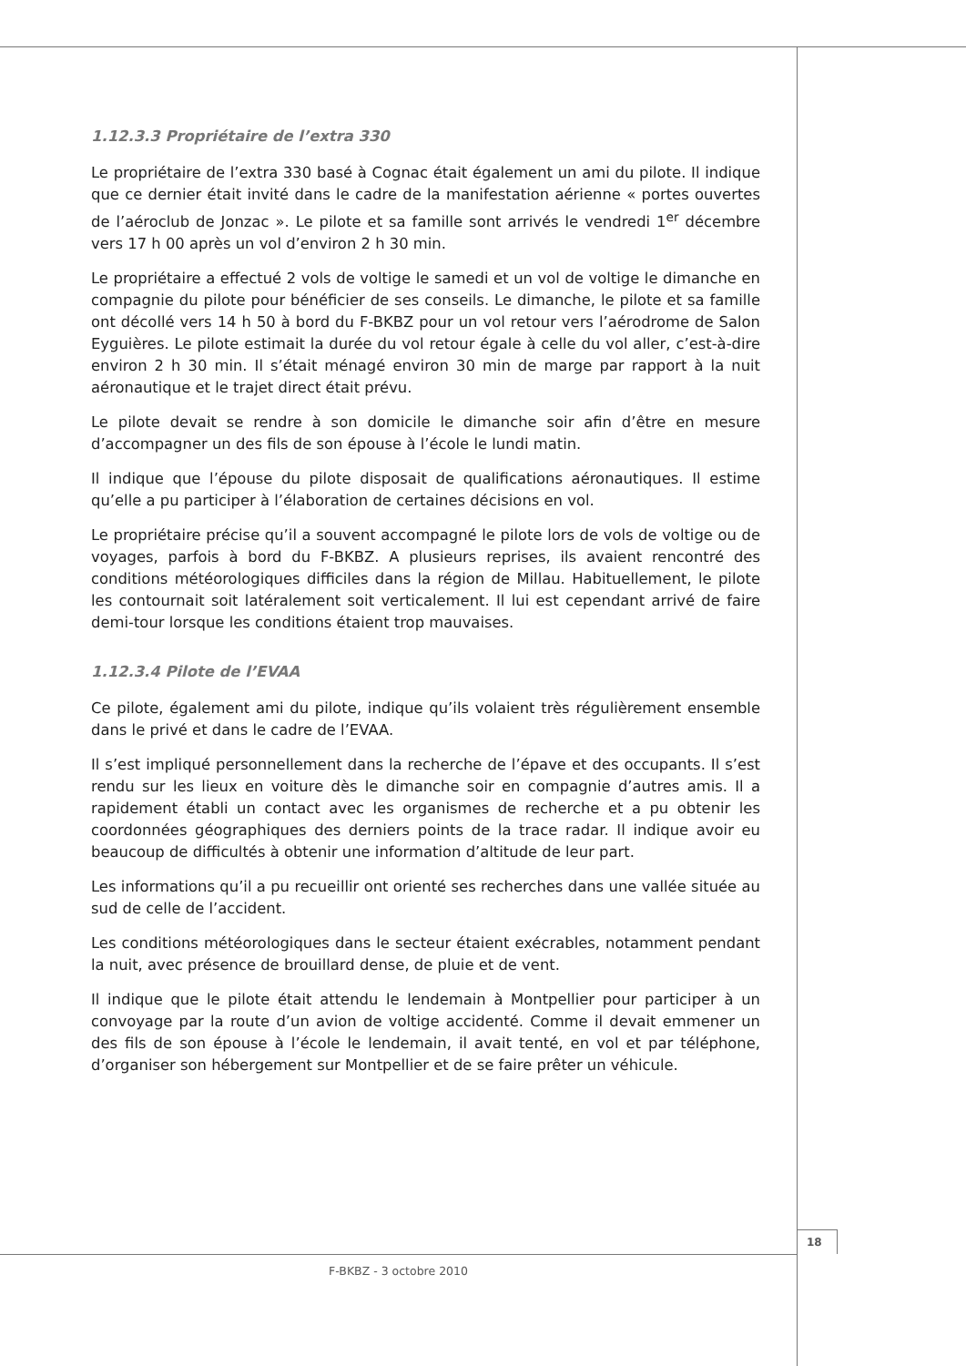1.12.3.3 Propriétaire de l’extra 330
Le propriétaire de l’extra 330 basé à Cognac était également un ami du pilote. Il indique que ce dernier était invité dans le cadre de la manifestation aérienne « portes ouvertes de l’aéroclub de Jonzac ». Le pilote et sa famille sont arrivés le vendredi 1<sup>er</sup> décembre vers 17 h 00 après un vol d’environ 2 h 30 min.
Le propriétaire a effectué 2 vols de voltige le samedi et un vol de voltige le dimanche en compagnie du pilote pour bénéficier de ses conseils. Le dimanche, le pilote et sa famille ont décollé vers 14 h 50 à bord du F-BKBZ pour un vol retour vers l’aérodrome de Salon Eyguières. Le pilote estimait la durée du vol retour égale à celle du vol aller, c’est-à-dire environ 2 h 30 min. Il s’était ménagé environ 30 min de marge par rapport à la nuit aéronautique et le trajet direct était prévu.
Le pilote devait se rendre à son domicile le dimanche soir afin d’être en mesure d’accompagner un des fils de son épouse à l’école le lundi matin.
Il indique que l’épouse du pilote disposait de qualifications aéronautiques. Il estime qu’elle a pu participer à l’élaboration de certaines décisions en vol.
Le propriétaire précise qu’il a souvent accompagné le pilote lors de vols de voltige ou de voyages, parfois à bord du F-BKBZ. A plusieurs reprises, ils avaient rencontré des conditions météorologiques difficiles dans la région de Millau. Habituellement, le pilote les contournait soit latéralement soit verticalement. Il lui est cependant arrivé de faire demi-tour lorsque les conditions étaient trop mauvaises.
1.12.3.4 Pilote de l’EVAA
Ce pilote, également ami du pilote, indique qu’ils volaient très régulièrement ensemble dans le privé et dans le cadre de l’EVAA.
Il s’est impliqué personnellement dans la recherche de l’épave et des occupants. Il s’est rendu sur les lieux en voiture dès le dimanche soir en compagnie d’autres amis. Il a rapidement établi un contact avec les organismes de recherche et a pu obtenir les coordonnées géographiques des derniers points de la trace radar. Il indique avoir eu beaucoup de difficultés à obtenir une information d’altitude de leur part.
Les informations qu’il a pu recueillir ont orienté ses recherches dans une vallée située au sud de celle de l’accident.
Les conditions météorologiques dans le secteur étaient exécrables, notamment pendant la nuit, avec présence de brouillard dense, de pluie et de vent.
Il indique que le pilote était attendu le lendemain à Montpellier pour participer à un convoyage par la route d’un avion de voltige accidenté. Comme il devait emmener un des fils de son épouse à l’école le lendemain, il avait tenté, en vol et par téléphone, d’organiser son hébergement sur Montpellier et de se faire prêter un véhicule.
18
F-BKBZ - 3 octobre 2010